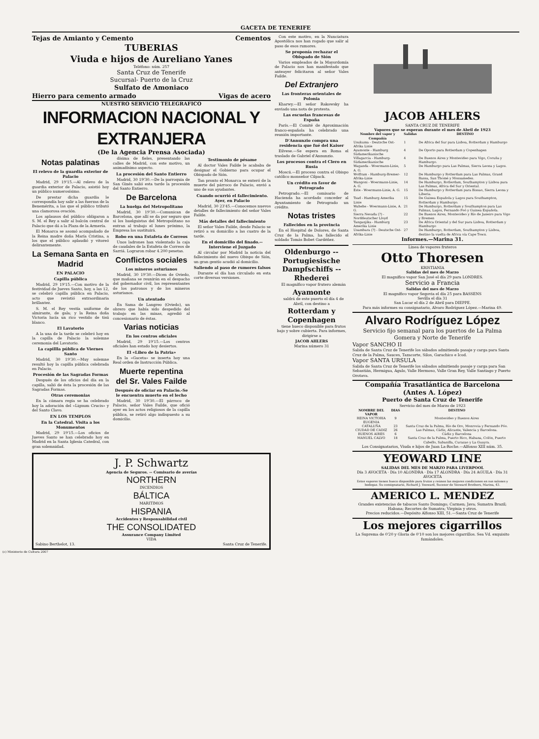GACETA DE TENERIFE
Tejas de Amianto y Cemento Cementos
TUBERIAS
Viuda e hijos de Aureliano Yanes
Teléfono: núm. 257
Santa Cruz de Tenerife
Sucursal- Puerto de la Cruz
Sulfato de Amoniaco
Hierro para cemento armado Vigas de acero
NUESTRO SERVICIO TELEGRAFICO
INFORMACION NACIONAL Y EXTRANJERA
(De la Agencia Prensa Asociada)
Notas palatinas
El relevo de la guardia exterior de Palacio
Madrid, 29 19'15.—Al relevo de la guardia exterior de Palacio, asistió hoy un público numerosísimo.
De prestar dicha guardia le correspondía hoy salir a las fuerzas de la Benemérita, a las que el público tributó una clamorosa ovación.
Los aplausos del público obligaron a S. M. el Rey a salir al balcón central de Palacio que dá a la Plaza de la Armería.
El Monarca se asomó acompañado de la Reina madre doña María Cristina, a los que el público aplaudió y vitoreó delirantemente.
La Semana Santa en Madrid
EN PALACIO
Capilla pública
Madrid, 29 19'15.—Con motivo de la festividad de Jueves Santo, hoy, a las 12, se celebró capilla pública en Palacio, acto que revistió extraordinaria brillantez.
S. M. el Rey vestía uniforme de almirante, de gala; y la Reina doña Victoria lucía un rico vestido de tisú blanco.
El Lavatorio
A la una de la tarde se celebró hoy en la capilla de Palacio la solemne ceremonia del Lavatorio.
La capillla pública de Viernes Santo
Madrid, 30 19'30.—Muy solemne resultó hoy la capilla pública celebrada en Palacio.
Procesión de las Sagradas Formas
Después de los oficios del día en la capilla, salió de ésta la procesión de las Sagradas Formas.
Otras ceremonias
En la cámara regia se ha celebrado hoy la adoración del «Lignum Crucis» y del Santo Clavo.
EN LOS TEMPLOS
En la Catedral. Visita a los Monumentos
Madrid, 29 19'15.—Los oficios de Jueves Santo se han celebrado hoy en Madrid en la Santa Iglesia Catedral, con gran solemnidad.
dísima de fieles, presentando las calles de Madrid, con este motivo, un animadísimo aspecto.
La procesión del Santo Entierro
Madrid, 30 19'30.—De la parroquia de San Ginés salió esta tarde la procesión del Santo Entierro.
De Barcelona
La huelga del Metropolitano
Madrid, 30 19'30.—Comunican de Barcelona, que allí se da por seguro que si los huelguistas del Metropolitano no entran al trabajo el lunes próximo, la Empresa los sustituirá.
Robo en una Estafeta de Correos
Unos ladrones han violentado la caja de caudales de la Estafeta de Correos de Sarriá. Lograron robar 4.200 pesetas.
Conflictos sociales
Los mineros asturianos
Madrid, 30 19'30.—Dicen de Oviedo, que mañana se reunirán en el despacho del gobernador civil, los representantes de los patronos y de los mineros asturianos.
Un atentado
En Sama de Langreo (Oviedo), un obrero que había sido despedido del trabajo en las minas, agredió al concesionario de éstas.
Varias noticias
En los centros oficiales
Madrid, 29 19'15.—Los centros oficiales han estado hoy desiertos.
El «Libro de la Patria»
En la «Gaceta» se inserta hoy una Real orden de Instrucción Pública.
Muerte repentina del Sr. Vales Failde
Después de oficiar en Palacio.-Se le encuentra muerto en el lecho
Madrid, 30 19'30.—El párroco de Palacio, señor Vales Failde, que ofició ayer en los actos religiosos de la capilla pública, se retiró algo indispuesto a su domicilio.
Testimonio de pésame
Al doctor Vales Failde le acababa de designar el Gobierno para ocupar el Obispado de Sión.
Tan pronto el Monarca se enteró de la muerte del párroco de Palacio, envió a uno de sus ayudantes.
Cuando ocurrió el fallecimiento. Ayer, en Palacio
Madrid, 30 23'45.—Conocemos nuevos detalles de fallecimiento del señor Vales Failde.
Más detalles del fallecimiento
El señor Vales Failde, desde Palacio se retiró a su domicilio a las cuatro de la tarde.
En el domicilio del finado.--Interviene el Juzgado
Al circular por Madrid la noticia del fallecimiento del nuevo Obispo de Sión, un gran gentío acudió al domicilio.
Saliendo al paso de rumores falsos
Durante el día han circulado en esta corte diversas versiones.
J. P. Schwartz
Agencia de Seguros. -- Comisario de averías
NORTHERN
INCENDIOS
BÁLTICA
MARITIMOS
HISPANIA
Accidentes y Responsabilidad civil
THE CONSOLIDATED
Assurance Company Limited
VIDA
Sabino Berthelot, 13. Santa Cruz de Tenerife.
Con este motivo, en la Nunciatura Apostólica nos han rogado que salir al paso de esos rumores.
Se proponía rechazar el Obispado de Sión
Varios empleados de la Mayordomía de Palacio nos han manifestado que anteayer felicitaron al señor Vales Failde.
Del Extranjero
Las fronteras orientales de Polonia
Kharwy.—El señor Rakowsky ha enviado una nota de protesta.
Las escuelas francesas de España
París.—El Comité de Aproximación franco-española ha celebrado una reunión importante.
D'Annunzio compra una residencia que fué del Kaiser
Eilvese.—Se espera en Roma el traslado de Gabriel d'Annunzio.
Los procesos contra el Clero en Rusia
Moscú.—El proceso contra el Obispo católico monseñor Cilpack.
Un crédito en favor de Petrogrado
Petrogrado.—El comisario de Hacienda ha acordado conceder al Ayuntamiento de Petrogrado un crédito.
Notas tristes
Fallecidos en la provincia
En el Hospital de Dolores, de Santa Cruz de la Palma, ha fallecido el soldado Tomás Bobet Gardéñez.
Oldenburgo -- Portugiesische Dampfschiffs -- Rhederei
El magnífico vapor frutero alemán
Ayamonte
saldrá de este puerto el día 4 de Abril, con destino a
Rotterdam y Copenhagen
tiene hueco disponible para frutos bajo y sobre cubierta. Para informes, dirigirse a
JACOB AHLERS
Marina número 31
JACOB AHLERS
SANTA CRUZ DE TENERIFE
Vapores que se esperan durante el mes de Abril de 1923
| Nombre del vapor y Compañía | Salidas | DESTINO |
| --- | --- | --- |
| Usukuma - Deutsche Ost-Afrika Linie | 1 | De Africa del Sur para Lisboa, Rotterdam y Hamburgo |
| Ayamonte - Hamburg Südamerikanische | 4 | De Oporto para Rotterdam y Copenhagen |
| Villagarcia - Hamburg-Südamerikanische | 4 | De Buenos Aires y Montevideo para Vigo, Coruña y Hamburgo. |
| Waganda - Woermann-Linie, A. G. | 5 | De Hamburgo para Las Palmas, Sierra Leona y Lagos. |
| Wolfram - Hamburg-Bremer-Afrika-Linie | 12 | De Hamburgo y Rotterdam para Las Palmas, Grand Bassa, San Thomé y Mossamedes. |
| Wangoni - Woermann-Linie, A. G. | 14 | De Hamburgo, Rotterdam, Southampton y Lisboa para Las Palmas, Africa del Sur y Oriental. |
| Este - Woermann-Linie, A. G. | 15 | De Hamburgo y Rotterdam para Bissao, Sierra Leona y Liberia. |
| Tsad - Hamburg Amerika Linie | 15 | De Guinea Española y Lagos para Southampton, Rotterdam y Hamburgo. |
| Wahehe - Woermann-Linie, A. G. | 21 | De Hamburgo, Rotterdam y Southampton para Las Palmas, Lagos, Fernando Poó y Guinea Española. |
| Sierra Nevada (?) - Norddeutscher Lloyd | 22 | De Buenos Aires, Montevideo y Río de Janeiro para Vigo y Bremen |
| Tanganjika - Hamburg Amerika Linie | 23 | De Africa Oriental y del Sur para Lisboa, Rotterdam y Hamburgo |
| Usambara (?) - Deutsche Ost-Afrika-Linie | 27 | De Hamburgo, Rotterdam, Southampton y Lisboa, destino la vuelta de Africa vía Cape Town. |
Informes.—Marina 31.
Linea de vapores fruteros
Otto Thoresen
KRISTIANIA
Salidas del mes de Marzo
El magnífico vapor San José el día 29 para LONDRES.
Servicio a Francia
Salidas del mes de Marzo
El magnífico vapor Segovia el día 25 para BASSENS
Sevilla el día 31
San Lucar el día 2 de Abril para DIEPPE.
Para más informes su consignatario, Alvaro Rodríguez López.—Marina 49.
Alvaro Rodríguez López
Servicio fijo semanal para los puertos de La Palma Gomera y Norte de Tenerife
Vapor SANCHO II
Salida de Santa Cruz de Tenerife los sábados admitiendo pasaje y carga para Santa Cruz de la Palma, Sauces, Tazacorte, Silos, Garachico e Icod.
Vapor SANTA URSULA
Salida de Santa Cruz de Tenerife los sábados admitiendo pasaje y carga para San Sebastián, Hermigua, Agulo, Valle Hermoso, Valle Gran Rey, Valle Santiago y Puerto Orotava.
Compañía Trasatlántica de Barcelona (Antes A. López)
Puerto de Santa Cruz de Tenerife
Servicio del mes de Marzo de 1923
| NOMBRE DEL VAPOR | DIAS | DESTINO |
| --- | --- | --- |
| REINA VICTORIA EUGENIA | 9 | Montevideo y Buenos Aires |
| CATALUÑA | 23 | Santa Cruz de la Palma, Río de Oro, Monrovia y Fernando Póo. |
| CIUDAD DE CADIZ | 26 | Las Palmas, Cádiz, Alicante, Valencia y Barcelona. |
| BUENOS AIRES | 6 | Cádiz y Barcelona |
| MANUEL CALVO | 18 | Santa Cruz de la Palma, Puerto Rico, Habana, Colón, Puerto Cabello, Sabanilla, Curazao y La Guayra. |
Los Consignatarios, Viuda e hijos de Juan La-Roche.—Alfonso XIII núm. 35.
YEOWARD LINE
SALIDAS DEL MES DE MARZO PARA LIVERPOOL
Día 3 AVOCETA · Día 10 ALONDRA · Día 17 ALONDRA · Día 24 AGUILA · Día 31 AVOCETA
Estos vapores tienen hueco disponible para frutos y reúnen las mejores condiciones en sus salones y bodegas. Su consignatario, Richard J. Yeoward, Sucesor de Yeoward Brothers, Marina, 43.
AMERICO L. MENDEZ
Grandes existencias de tabacos Santo Domingo; Carmen; Java; Sumatra Brazil; Habana; Recortes de Sumatra; Virginia y otros.
Precios reducidos.—Depósito Alfonso XIII, 51.—Santa Cruz de Tenerife
Los mejores cigarrillos
La Suprema de 0'20 y Gloria de 0'10 son los mejores cigarrillos. Sea Vd. exquisito fumándoles.
(c) Ministerio de Cultura 2007